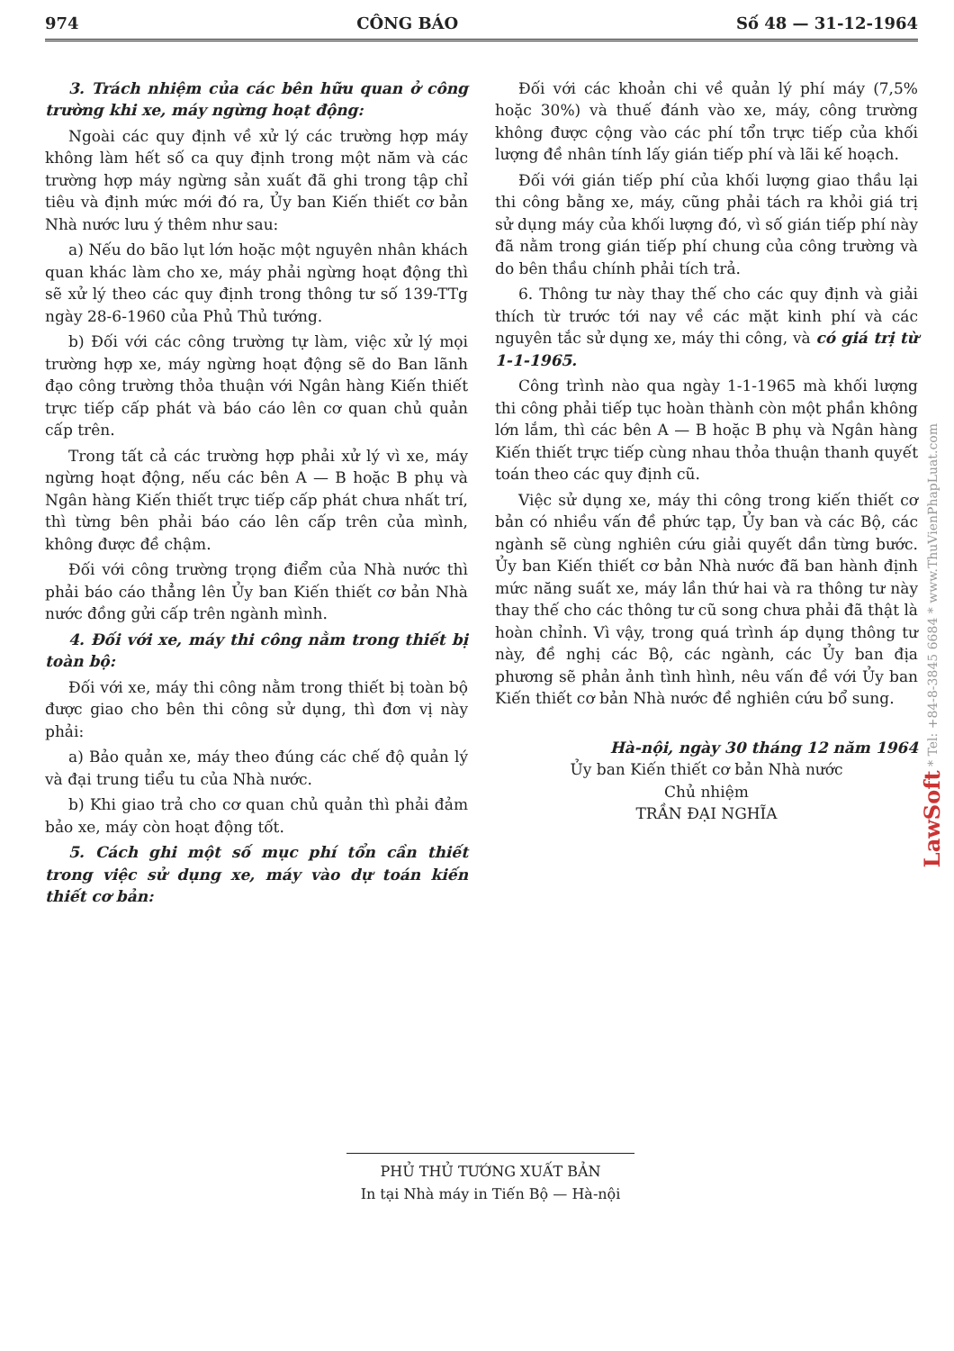974 CÔNG BÁO Số 48 — 31-12-1964
3. Trách nhiệm của các bên hữu quan ở công trường khi xe, máy ngừng hoạt động:
Ngoài các quy định về xử lý các trường hợp máy không làm hết số ca quy định trong một năm và các trường hợp máy ngừng sản xuất đã ghi trong tập chỉ tiêu và định mức mới đó ra, Ủy ban Kiến thiết cơ bản Nhà nước lưu ý thêm như sau:
a) Nếu do bão lụt lớn hoặc một nguyên nhân khách quan khác làm cho xe, máy phải ngừng hoạt động thì sẽ xử lý theo các quy định trong thông tư số 139-TTg ngày 28-6-1960 của Phủ Thủ tướng.
b) Đối với các công trường tự làm, việc xử lý mọi trường hợp xe, máy ngừng hoạt động sẽ do Ban lãnh đạo công trường thỏa thuận với Ngân hàng Kiến thiết trực tiếp cấp phát và báo cáo lên cơ quan chủ quản cấp trên.
Trong tất cả các trường hợp phải xử lý vì xe, máy ngừng hoạt động, nếu các bên A — B hoặc B phụ và Ngân hàng Kiến thiết trực tiếp cấp phát chưa nhất trí, thì từng bên phải báo cáo lên cấp trên của mình, không được đề chậm.
Đối với công trường trọng điểm của Nhà nước thì phải báo cáo thẳng lên Ủy ban Kiến thiết cơ bản Nhà nước đồng gửi cấp trên ngành mình.
4. Đối với xe, máy thi công nằm trong thiết bị toàn bộ:
Đối với xe, máy thi công nằm trong thiết bị toàn bộ được giao cho bên thi công sử dụng, thì đơn vị này phải:
a) Bảo quản xe, máy theo đúng các chế độ quản lý và đại trung tiểu tu của Nhà nước.
b) Khi giao trả cho cơ quan chủ quản thì phải đảm bảo xe, máy còn hoạt động tốt.
5. Cách ghi một số mục phí tổn cần thiết trong việc sử dụng xe, máy vào dự toán kiến thiết cơ bản:
Đối với các khoản chi về quản lý phí máy (7,5% hoặc 30%) và thuế đánh vào xe, máy, công trường không được cộng vào các phí tổn trực tiếp của khối lượng đề nhân tính lấy gián tiếp phí và lãi kế hoạch.
Đối với gián tiếp phí của khối lượng giao thầu lại thi công bằng xe, máy, cũng phải tách ra khỏi giá trị sử dụng máy của khối lượng đó, vì số gián tiếp phí này đã nằm trong gián tiếp phí chung của công trường và do bên thầu chính phải tích trả.
6. Thông tư này thay thế cho các quy định và giải thích từ trước tới nay về các mặt kinh phí và các nguyên tắc sử dụng xe, máy thi công, và có giá trị từ 1-1-1965.
Công trình nào qua ngày 1-1-1965 mà khối lượng thi công phải tiếp tục hoàn thành còn một phần không lớn lắm, thì các bên A — B hoặc B phụ và Ngân hàng Kiến thiết trực tiếp cùng nhau thỏa thuận thanh quyết toán theo các quy định cũ.
Việc sử dụng xe, máy thi công trong kiến thiết cơ bản có nhiều vấn đề phức tạp, Ủy ban và các Bộ, các ngành sẽ cùng nghiên cứu giải quyết dần từng bước. Ủy ban Kiến thiết cơ bản Nhà nước đã ban hành định mức năng suất xe, máy lần thứ hai và ra thông tư này thay thế cho các thông tư cũ song chưa phải đã thật là hoàn chỉnh. Vì vậy, trong quá trình áp dụng thông tư này, đề nghị các Bộ, các ngành, các Ủy ban địa phương sẽ phản ảnh tình hình, nêu vấn đề với Ủy ban Kiến thiết cơ bản Nhà nước đề nghiên cứu bổ sung.
Hà-nội, ngày 30 tháng 12 năm 1964
Ủy ban Kiến thiết cơ bản Nhà nước
Chủ nhiệm
TRẦN ĐẠI NGHĨA
PHỦ THỦ TƯỚNG XUẤT BẢN
In tại Nhà máy in Tiến Bộ — Hà-nội
LawSoft * Tel: +84-8-3845 6684 * www.ThuVienPhapLuat.com